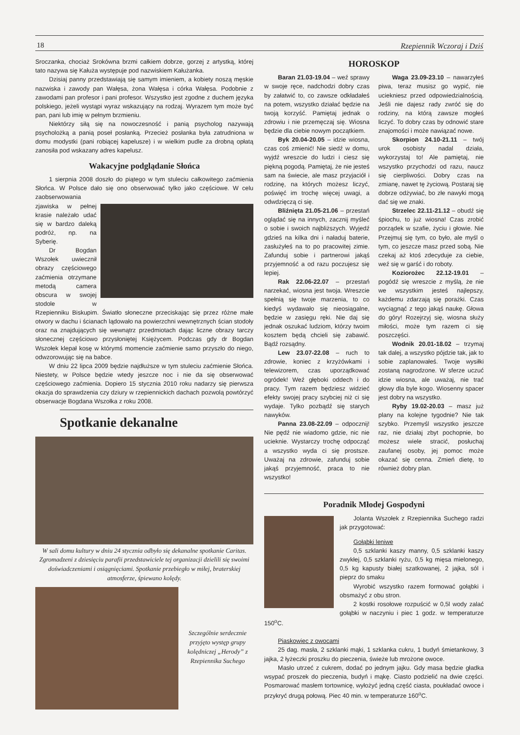18 Rzepiennik Wczoraj i Dziś
Sroczanka, chociaż Srokówna brzmi całkiem dobrze, gorzej z artystką, której tato nazywa się Kałuża występuje pod nazwiskiem Kałużanka.
Dzisiaj panny przedstawiają się samym imieniem, a kobiety noszą męskie nazwiska i zawody pan Wałęsa, żona Wałęsa i córka Wałęsa. Podobnie z zawodami pan profesor i pani profesor. Wszystko jest zgodne z duchem języka polskiego, jeżeli wystąpi wyraz wskazujący na rodzaj. Wyrazem tym może być pan, pani lub imię w pełnym brzmieniu.
Niektórzy siłą się na nowoczesność i panią psycholog nazywają psycholożką a panią poseł posłanką. Przecież posłanka była zatrudniona w domu modystki (pani robiącej kapelusze) i w wielkim pudle za drobną opłatą zanosiła pod wskazany adres kapelusz.
Wakacyjne podglądanie Słońca
1 sierpnia 2008 doszło do piątego w tym stuleciu całkowitego zaćmienia Słońca. W Polsce dało się ono obserwować tylko jako częściowe. W celu zaobserwowania
zjawiska w pełnej krasie należało udać się w bardzo daleką podróż, np. na Syberię.
Dr Bogdan Wszołek uwiecznił obrazy częściowego zaćmienia otrzymane metodą camera obscura w swojej stodole w Rzepienniku Biskupim. Światło słoneczne przeciskając się przez różne małe otwory w dachu i ścianach lądowało na powierzchni wewnętrznych ścian stodoły oraz na znajdujących się wewnątrz przedmiotach dając liczne obrazy tarczy słonecznej częściowo przysłoniętej Księżycem. Podczas gdy dr Bogdan Wszołek klepał kosę w którymś momencie zaćmienie samo przyszło do niego, odwzorowując się na babce.
W dniu 22 lipca 2009 będzie najdłuższe w tym stuleciu zaćmienie Słońca. Niestety, w Polsce będzie wtedy jeszcze noc i nie da się obserwować częściowego zaćmienia. Dopiero 15 stycznia 2010 roku nadarzy się pierwsza okazja do sprawdzenia czy dziury w rzepiennickich dachach pozwolą powtórzyć obserwacje Bogdana Wszołka z roku 2008.
Spotkanie dekanalne
W sali domu kultury w dniu 24 stycznia odbyło się dekanalne spotkanie Caritas. Zgromadzeni z dziesięciu parafii przedstawiciele tej organizacji dzielili się swoimi doświadczeniami i osiągnięciami. Spotkanie przebiegło w miłej, braterskiej atmosferze, śpiewano kolędy.
Szczególnie serdecznie przyjęto występ grupy kolędniczej „Herody” z Rzepiennika Suchego
HOROSKOP
Baran 21.03-19.04 – weź sprawy w swoje ręce, nadchodzi dobry czas by załatwić to, co zawsze odkładałeś na potem, wszystko działać będzie na twoją korzyść. Pamiętaj jednak o zdrowiu i nie przemęczaj się. Wiosna będzie dla ciebie nowym początkiem.
Byk 20.04-20.05 – idzie wiosna, czas coś zmienić! Nie siedź w domu, wyjdź wreszcie do ludzi i ciesz się piękną pogodą. Pamiętaj, że nie jesteś sam na świecie, ale masz przyjaciół i rodzinę, na których możesz liczyć, poświęć im trochę więcej uwagi, a odwdzięczą ci się.
Bliźnięta 21.05-21.06 – przestań oglądać się na innych, zacznij myśleć o sobie i swoich najbliższych. Wyjedź gdzieś na kilka dni i naładuj baterie, zasłużyłeś na to po pracowitej zimie. Zafunduj sobie i partnerowi jakąś przyjemność a od razu poczujesz się lepiej.
Rak 22.06-22.07 – przestań narzekać, wiosna jest twoja. Wreszcie spełnią się twoje marzenia, to co kiedyś wydawało się nieosiągalne, będzie w zasięgu ręki. Nie daj się jednak oszukać ludziom, którzy twoim kosztem będą chcieli się zabawić. Bądź rozsądny.
Lew 23.07-22.08 – ruch to zdrowie, koniec z krzyżówkami i telewizorem, czas uporządkować ogródek! Weź głęboki oddech i do pracy. Tym razem będziesz widzieć efekty swojej pracy szybciej niż ci się wydaje. Tylko pozbądź się starych nawyków.
Panna 23.08-22.09 – odpocznij! Nie pędź nie wiadomo gdzie, nic nie ucieknie. Wystarczy trochę odpocząć a wszystko wyda ci się prostsze. Uważaj na zdrowie, zafunduj sobie jakąś przyjemność, praca to nie wszystko!
Waga 23.09-23.10 – nawarzyłeś piwa, teraz musisz go wypić, nie uciekniesz przed odpowiedzialnością. Jeśli nie dajesz rady zwróć się do rodziny, na którą zawsze mogłeś liczyć. To dobry czas by odnowić stare znajomości i może nawiązać nowe.
Skorpion 24.10-21.11 – twój urok osobisty nadal działa, wykorzystaj to! Ale pamiętaj, nie wszystko przychodzi od razu, naucz się cierpliwości. Dobry czas na zmianę, nawet tę życiową. Postaraj się dobrze odżywiać, bo złe nawyki mogą dać się we znaki.
Strzelec 22.11-21.12 – obudź się śpiochu, to już wiosna! Czas zrobić porządek w szafie, życiu i głowie. Nie Przejmuj się tym, co było, ale myśl o tym, co jeszcze masz przed sobą. Nie czekaj aż ktoś zdecyduje za ciebie, weź się w garść i do roboty.
Koziorożec 22.12-19.01 – pogódź się wreszcie z myślą, że nie we wszystkim jesteś najlepszy, każdemu zdarzają się porażki. Czas wyciągnąć z tego jakąś naukę. Głowa do góry! Rozejrzyj się, wiosna służy miłości, może tym razem ci się poszczęści.
Wodnik 20.01-18.02 – trzymaj tak dalej, a wszystko pójdzie tak, jak to sobie zaplanowałeś. Twoje wysiłki zostaną nagrodzone. W sferze uczuć idzie wiosna, ale uważaj, nie trać głowy dla byle kogo. Wiosenny spacer jest dobry na wszystko.
Ryby 19.02-20.03 – masz już plany na kolejne tygodnie? Nie tak szybko. Przemyśl wszystko jeszcze raz, nie działaj zbyt pochopnie, bo możesz wiele stracić, posłuchaj zaufanej osoby, jej pomoc może okazać się cenna. Zmień dietę, to również dobry plan.
Poradnik Młodej Gospodyni
Jolanta Wszołek z Rzepiennika Suchego radzi jak przygotować:
Gołąbki leniwe
0,5 szklanki kaszy manny, 0,5 szklanki kaszy zwykłej, 0,5 szklanki ryżu, 0,5 kg mięsa mielonego, 0,5 kg kapusty białej szatkowanej, 2 jajka, sól i pieprz do smaku
Wyrobić wszystko razem formować gołąbki i obsmażyć z obu stron.
2 kostki rosołowe rozpuścić w 0,5l wody zalać gołąbki w naczyniu i piec 1 godz. w temperaturze 150<sup>o</sup>C.
Piaskowiec z owocami
25 dag. masła, 2 szklanki mąki, 1 szklanka cukru, 1 budyń śmietankowy, 3 jajka, 2 łyżeczki proszku do pieczenia, świeże lub mrożone owoce.
Masło utrzeć z cukrem, dodać po jednym jajku. Gdy masa będzie gładka wsypać proszek do pieczenia, budyń i mąkę. Ciasto podzielić na dwie części. Posmarować masłem tortownicę, wyłożyć jedną część ciasta, poukładać owoce i przykryć drugą połową. Piec 40 min. w temperaturze 160<sup>o</sup>C.